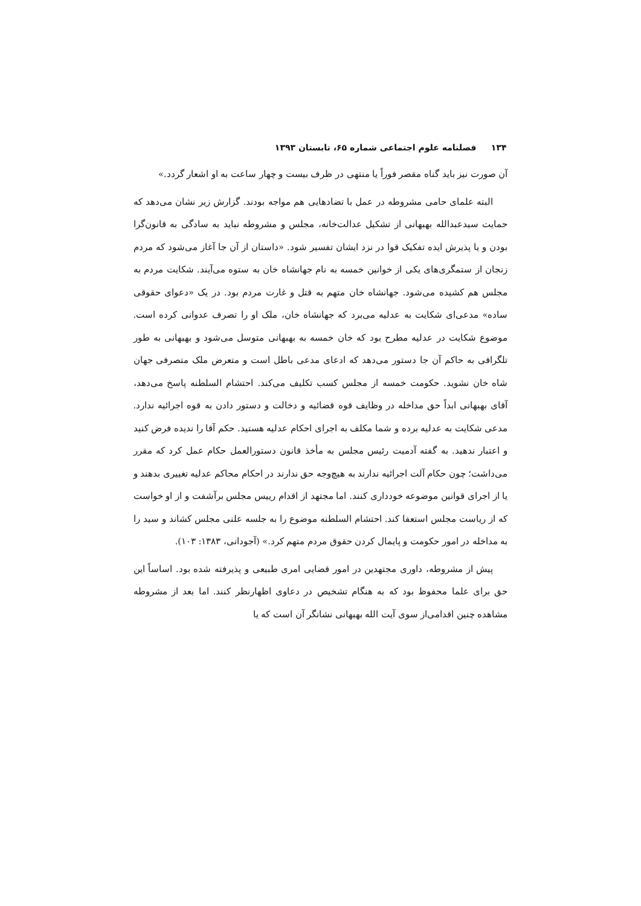۱۳۴ فصلنامه علوم اجتماعی شماره ۶۵، تابستان ۱۳۹۳
آن صورت نیز باید گناه مقصر فوراً یا منتهی در ظرف بیست و چهار ساعت به او اشعار گردد.»
البته علمای حامی مشروطه در عمل با تضادهایی هم مواجه بودند. گزارش زیر نشان می‌دهد که حمایت سیدعبدالله بهبهانی از تشکیل عدالت‌خانه، مجلس و مشروطه نباید به سادگی به قانون‌گرا بودن و یا پذیرش ایده تفکیک قوا در نزد ایشان تفسیر شود. «داستان از آن جا آغاز می‌شود که مردم زنجان از ستمگری‌های یکی از خوانین خمسه به نام جهانشاه خان به ستوه می‌آیند. شکایت مردم به مجلس هم کشیده می‌شود. جهانشاه خان متهم به قتل و غارت مردم بود. در یک «دعوای حقوقی ساده» مدعی‌ای شکایت به عدلیه می‌برد که جهانشاه خان، ملک او را تصرف عدوانی کرده است. موضوع شکایت در عدلیه مطرح بود که خان خمسه به بهبهانی متوسل می‌شود و بهبهانی به طور تلگرافی به حاکم آن جا دستور می‌دهد که ادعای مدعی باطل است و متعرض ملک متصرفی جهان شاه خان نشوید. حکومت خمسه از مجلس کسب تکلیف می‌کند. احتشام السلطنه پاسخ می‌دهد، آقای بهبهانی ابداً حق مداخله در وظایف قوه قضائیه و دخالت و دستور دادن به قوه اجرائیه ندارد. مدعی شکایت به عدلیه برده و شما مکلف به اجرای احکام عدلیه هستید. حکم آقا را ندیده فرض کنید و اعتبار ندهید. به گفته آدمیت رئیس مجلس به مأخذ قانون دستورالعمل حکام عمل کرد که مقرر می‌داشت؛ چون حکام آلت اجرائیه ندارند به هیچ‌وجه حق ندارند در احکام محاکم عدلیه تغییری بدهند و یا از اجرای قوانین موضوعه خودداری کنند. اما مجتهد از اقدام رییس مجلس برآشفت و از او خواست که از ریاست مجلس استعفا کند. احتشام السلطنه موضوع را به جلسه علنی مجلس کشاند و سید را به مداخله در امور حکومت و پایمال کردن حقوق مردم متهم کرد.» (آجودانی، ۱۳۸۳: ۱۰۳).
پیش از مشروطه، داوری مجتهدین در امور قضایی امری طبیعی و پذیرفته شده بود. اساساً این حق برای علما محفوظ بود که به هنگام تشخیص در دعاوی اظهارنظر کنند. اما بعد از مشروطه مشاهده چنین اقدامی‌از سوی آیت الله بهبهانی نشانگر آن است که یا